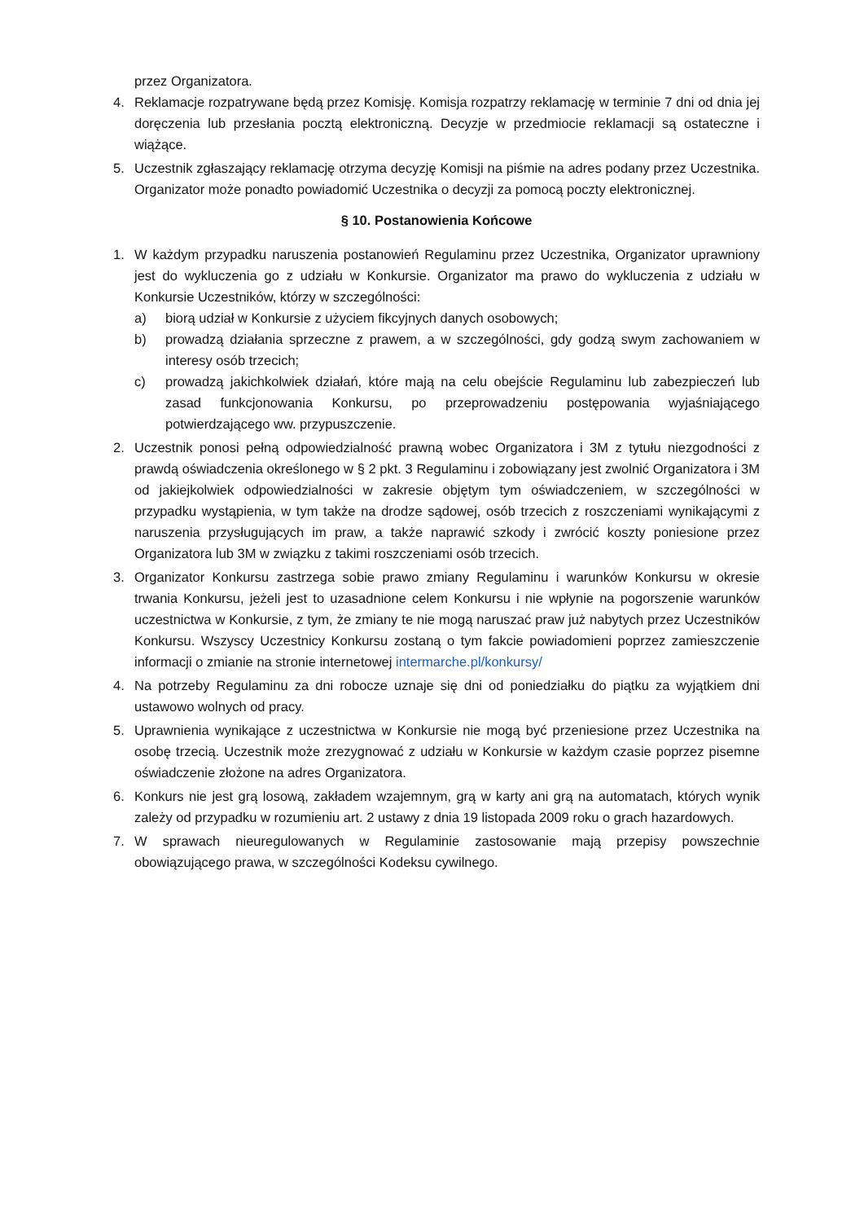przez Organizatora.
4. Reklamacje rozpatrywane będą przez Komisję. Komisja rozpatrzy reklamację w terminie 7 dni od dnia jej doręczenia lub przesłania pocztą elektroniczną. Decyzje w przedmiocie reklamacji są ostateczne i wiążące.
5. Uczestnik zgłaszający reklamację otrzyma decyzję Komisji na piśmie na adres podany przez Uczestnika. Organizator może ponadto powiadomić Uczestnika o decyzji za pomocą poczty elektronicznej.
§ 10. Postanowienia Końcowe
1. W każdym przypadku naruszenia postanowień Regulaminu przez Uczestnika, Organizator uprawniony jest do wykluczenia go z udziału w Konkursie. Organizator ma prawo do wykluczenia z udziału w Konkursie Uczestników, którzy w szczególności:
a) biorą udział w Konkursie z użyciem fikcyjnych danych osobowych;
b) prowadzą działania sprzeczne z prawem, a w szczególności, gdy godzą swym zachowaniem w interesy osób trzecich;
c) prowadzą jakichkolwiek działań, które mają na celu obejście Regulaminu lub zabezpieczeń lub zasad funkcjonowania Konkursu, po przeprowadzeniu postępowania wyjaśniającego potwierdzającego ww. przypuszczenie.
2. Uczestnik ponosi pełną odpowiedzialność prawną wobec Organizatora i 3M z tytułu niezgodności z prawdą oświadczenia określonego w § 2 pkt. 3 Regulaminu i zobowiązany jest zwolnić Organizatora i 3M od jakiejkolwiek odpowiedzialności w zakresie objętym tym oświadczeniem, w szczególności w przypadku wystąpienia, w tym także na drodze sądowej, osób trzecich z roszczeniami wynikającymi z naruszenia przysługujących im praw, a także naprawić szkody i zwrócić koszty poniesione przez Organizatora lub 3M w związku z takimi roszczeniami osób trzecich.
3. Organizator Konkursu zastrzega sobie prawo zmiany Regulaminu i warunków Konkursu w okresie trwania Konkursu, jeżeli jest to uzasadnione celem Konkursu i nie wpłynie na pogorszenie warunków uczestnictwa w Konkursie, z tym, że zmiany te nie mogą naruszać praw już nabytych przez Uczestników Konkursu. Wszyscy Uczestnicy Konkursu zostaną o tym fakcie powiadomieni poprzez zamieszczenie informacji o zmianie na stronie internetowej intermarche.pl/konkursy/
4. Na potrzeby Regulaminu za dni robocze uznaje się dni od poniedziałku do piątku za wyjątkiem dni ustawowo wolnych od pracy.
5. Uprawnienia wynikające z uczestnictwa w Konkursie nie mogą być przeniesione przez Uczestnika na osobę trzecią. Uczestnik może zrezygnować z udziału w Konkursie w każdym czasie poprzez pisemne oświadczenie złożone na adres Organizatora.
6. Konkurs nie jest grą losową, zakładem wzajemnym, grą w karty ani grą na automatach, których wynik zależy od przypadku w rozumieniu art. 2 ustawy z dnia 19 listopada 2009 roku o grach hazardowych.
7. W sprawach nieuregulowanych w Regulaminie zastosowanie mają przepisy powszechnie obowiązującego prawa, w szczególności Kodeksu cywilnego.